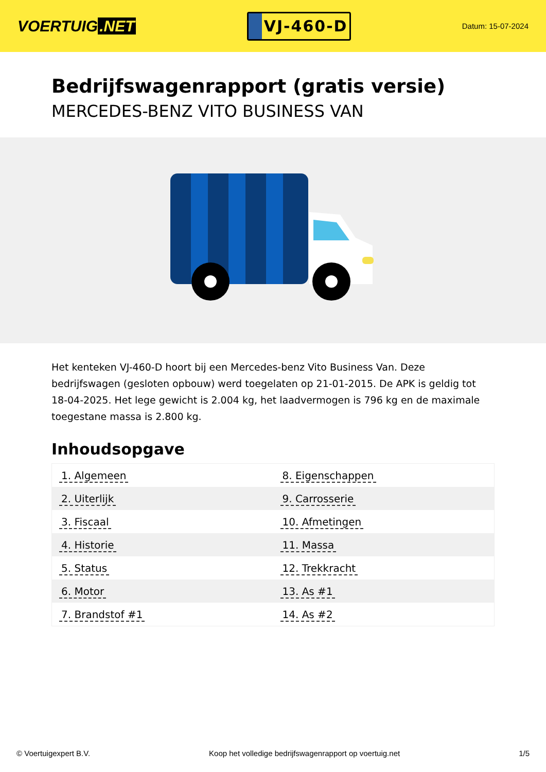VOERTUIG.NET
VJ-460-D
Datum: 15-07-2024
Bedrijfswagenrapport (gratis versie)
MERCEDES-BENZ VITO BUSINESS VAN
Het kenteken VJ-460-D hoort bij een Mercedes-benz Vito Business Van. Deze bedrijfswagen (gesloten opbouw) werd toegelaten op 21-01-2015. De APK is geldig tot 18-04-2025. Het lege gewicht is 2.004 kg, het laadvermogen is 796 kg en de maximale toegestane massa is 2.800 kg.
Inhoudsopgave
| 1. Algemeen | 8. Eigenschappen |
| 2. Uiterlijk | 9. Carrosserie |
| 3. Fiscaal | 10. Afmetingen |
| 4. Historie | 11. Massa |
| 5. Status | 12. Trekkracht |
| 6. Motor | 13. As #1 |
| 7. Brandstof #1 | 14. As #2 |
© Voertuigexpert B.V. Koop het volledige bedrijfswagenrapport op voertuig.net
1/5